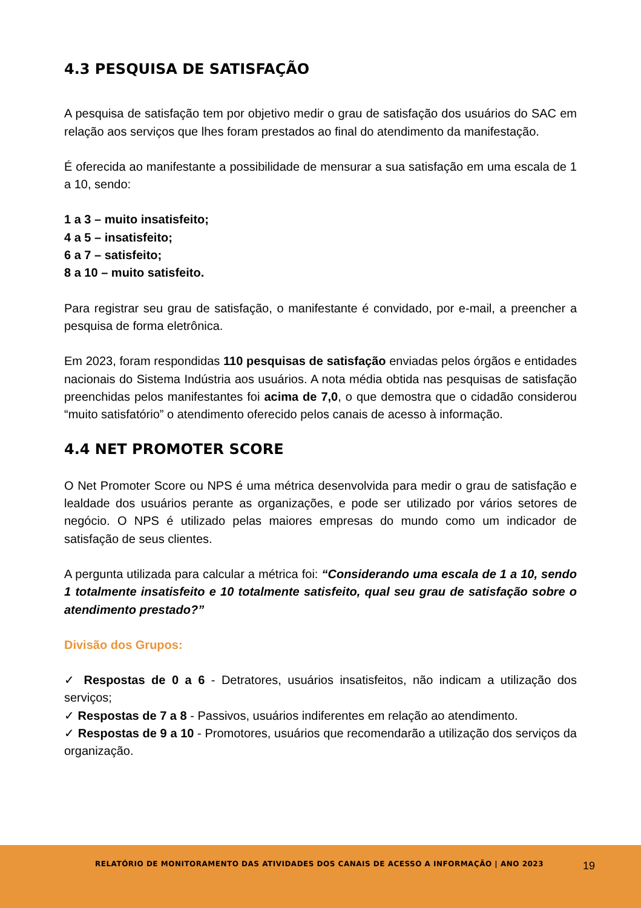4.3 PESQUISA DE SATISFAÇÃO
A pesquisa de satisfação tem por objetivo medir o grau de satisfação dos usuários do SAC em relação aos serviços que lhes foram prestados ao final do atendimento da manifestação.
É oferecida ao manifestante a possibilidade de mensurar a sua satisfação em uma escala de 1 a 10, sendo:
1 a 3 – muito insatisfeito;
4 a 5 – insatisfeito;
6 a 7 – satisfeito;
8 a 10 – muito satisfeito.
Para registrar seu grau de satisfação, o manifestante é convidado, por e-mail, a preencher a pesquisa de forma eletrônica.
Em 2023, foram respondidas 110 pesquisas de satisfação enviadas pelos órgãos e entidades nacionais do Sistema Indústria aos usuários. A nota média obtida nas pesquisas de satisfação preenchidas pelos manifestantes foi acima de 7,0, o que demostra que o cidadão considerou “muito satisfatório” o atendimento oferecido pelos canais de acesso à informação.
4.4 NET PROMOTER SCORE
O Net Promoter Score ou NPS é uma métrica desenvolvida para medir o grau de satisfação e lealdade dos usuários perante as organizações, e pode ser utilizado por vários setores de negócio. O NPS é utilizado pelas maiores empresas do mundo como um indicador de satisfação de seus clientes.
A pergunta utilizada para calcular a métrica foi: “Considerando uma escala de 1 a 10, sendo 1 totalmente insatisfeito e 10 totalmente satisfeito, qual seu grau de satisfação sobre o atendimento prestado?”
Divisão dos Grupos:
✓ Respostas de 0 a 6 - Detratores, usuários insatisfeitos, não indicam a utilização dos serviços;
✓ Respostas de 7 a 8 - Passivos, usuários indiferentes em relação ao atendimento.
✓ Respostas de 9 a 10 - Promotores, usuários que recomendarão a utilização dos serviços da organização.
RELATÓRIO DE MONITORAMENTO DAS ATIVIDADES DOS CANAIS DE ACESSO A INFORMAÇÃO | ANO 2023 19